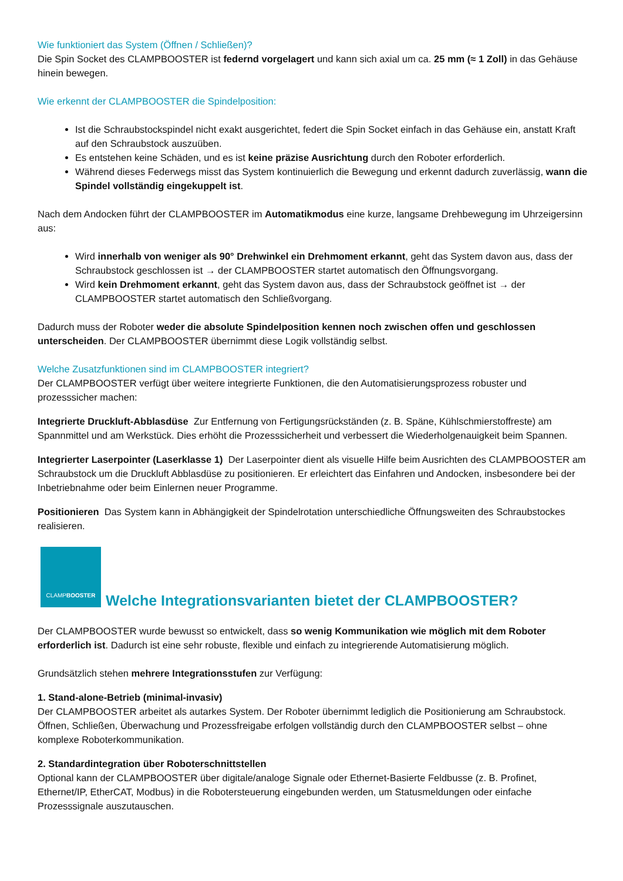Wie funktioniert das System (Öffnen / Schließen)?
Die Spin Socket des CLAMPBOOSTER ist federnd vorgelagert und kann sich axial um ca. 25 mm (≈ 1 Zoll) in das Gehäuse hinein bewegen.
Wie erkennt der CLAMPBOOSTER die Spindelposition:
Ist die Schraubstockspindel nicht exakt ausgerichtet, federt die Spin Socket einfach in das Gehäuse ein, anstatt Kraft auf den Schraubstock auszuüben.
Es entstehen keine Schäden, und es ist keine präzise Ausrichtung durch den Roboter erforderlich.
Während dieses Federwegs misst das System kontinuierlich die Bewegung und erkennt dadurch zuverlässig, wann die Spindel vollständig eingekuppelt ist.
Nach dem Andocken führt der CLAMPBOOSTER im Automatikmodus eine kurze, langsame Drehbewegung im Uhrzeigersinn aus:
Wird innerhalb von weniger als 90° Drehwinkel ein Drehmoment erkannt, geht das System davon aus, dass der Schraubstock geschlossen ist → der CLAMPBOOSTER startet automatisch den Öffnungsvorgang.
Wird kein Drehmoment erkannt, geht das System davon aus, dass der Schraubstock geöffnet ist → der CLAMPBOOSTER startet automatisch den Schließvorgang.
Dadurch muss der Roboter weder die absolute Spindelposition kennen noch zwischen offen und geschlossen unterscheiden. Der CLAMPBOOSTER übernimmt diese Logik vollständig selbst.
Welche Zusatzfunktionen sind im CLAMPBOOSTER integriert?
Der CLAMPBOOSTER verfügt über weitere integrierte Funktionen, die den Automatisierungsprozess robuster und prozesssicher machen:
Integrierte Druckluft-Abblasdüse Zur Entfernung von Fertigungsrückständen (z. B. Späne, Kühlschmierstoffreste) am Spannmittel und am Werkstück. Dies erhöht die Prozesssicherheit und verbessert die Wiederholgenauigkeit beim Spannen.
Integrierter Laserpointer (Laserklasse 1) Der Laserpointer dient als visuelle Hilfe beim Ausrichten des CLAMPBOOSTER am Schraubstock um die Druckluft Abblasdüse zu positionieren. Er erleichtert das Einfahren und Andocken, insbesondere bei der Inbetriebnahme oder beim Einlernen neuer Programme.
Positionieren Das System kann in Abhängigkeit der Spindelrotation unterschiedliche Öffnungsweiten des Schraubstockes realisieren.
CLAMP BOOSTER
Welche Integrationsvarianten bietet der CLAMPBOOSTER?
Der CLAMPBOOSTER wurde bewusst so entwickelt, dass so wenig Kommunikation wie möglich mit dem Roboter erforderlich ist. Dadurch ist eine sehr robuste, flexible und einfach zu integrierende Automatisierung möglich.
Grundsätzlich stehen mehrere Integrationsstufen zur Verfügung:
1. Stand-alone-Betrieb (minimal-invasiv)
Der CLAMPBOOSTER arbeitet als autarkes System. Der Roboter übernimmt lediglich die Positionierung am Schraubstock. Öffnen, Schließen, Überwachung und Prozessfreigabe erfolgen vollständig durch den CLAMPBOOSTER selbst – ohne komplexe Roboterkommunikation.
2. Standardintegration über Roboterschnittstellen
Optional kann der CLAMPBOOSTER über digitale/analoge Signale oder Ethernet-Basierte Feldbusse (z. B. Profinet, Ethernet/IP, EtherCAT, Modbus) in die Robotersteuerung eingebunden werden, um Statusmeldungen oder einfache Prozesssignale auszutauschen.